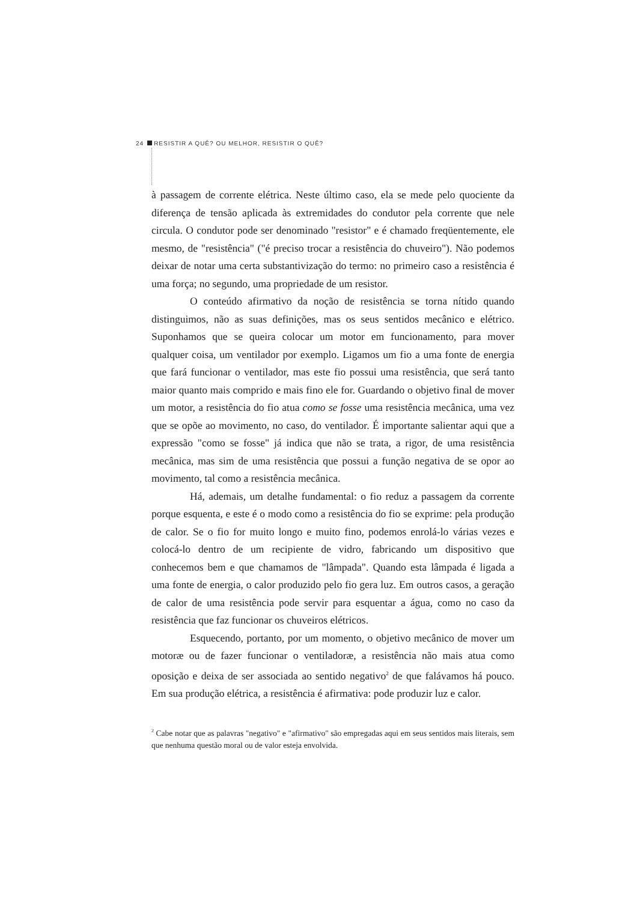24 RESISTIR A QUÊ? OU MELHOR, RESISTIR O QUÊ?
à passagem de corrente elétrica. Neste último caso, ela se mede pelo quociente da diferença de tensão aplicada às extremidades do condutor pela corrente que nele circula. O condutor pode ser denominado "resistor" e é chamado freqüentemente, ele mesmo, de "resistência" ("é preciso trocar a resistência do chuveiro"). Não podemos deixar de notar uma certa substantivização do termo: no primeiro caso a resistência é uma força; no segundo, uma propriedade de um resistor.
O conteúdo afirmativo da noção de resistência se torna nítido quando distinguimos, não as suas definições, mas os seus sentidos mecânico e elétrico. Suponhamos que se queira colocar um motor em funcionamento, para mover qualquer coisa, um ventilador por exemplo. Ligamos um fio a uma fonte de energia que fará funcionar o ventilador, mas este fio possui uma resistência, que será tanto maior quanto mais comprido e mais fino ele for. Guardando o objetivo final de mover um motor, a resistência do fio atua como se fosse uma resistência mecânica, uma vez que se opõe ao movimento, no caso, do ventilador. É importante salientar aqui que a expressão "como se fosse" já indica que não se trata, a rigor, de uma resistência mecânica, mas sim de uma resistência que possui a função negativa de se opor ao movimento, tal como a resistência mecânica.
Há, ademais, um detalhe fundamental: o fio reduz a passagem da corrente porque esquenta, e este é o modo como a resistência do fio se exprime: pela produção de calor. Se o fio for muito longo e muito fino, podemos enrolá-lo várias vezes e colocá-lo dentro de um recipiente de vidro, fabricando um dispositivo que conhecemos bem e que chamamos de "lâmpada". Quando esta lâmpada é ligada a uma fonte de energia, o calor produzido pelo fio gera luz. Em outros casos, a geração de calor de uma resistência pode servir para esquentar a água, como no caso da resistência que faz funcionar os chuveiros elétricos.
Esquecendo, portanto, por um momento, o objetivo mecânico de mover um motoræ ou de fazer funcionar o ventiladoræ, a resistência não mais atua como oposição e deixa de ser associada ao sentido negativo<sup>2</sup> de que falávamos há pouco. Em sua produção elétrica, a resistência é afirmativa: pode produzir luz e calor.
<sup>2</sup> Cabe notar que as palavras "negativo" e "afirmativo" são empregadas aqui em seus sentidos mais literais, sem que nenhuma questão moral ou de valor esteja envolvida.